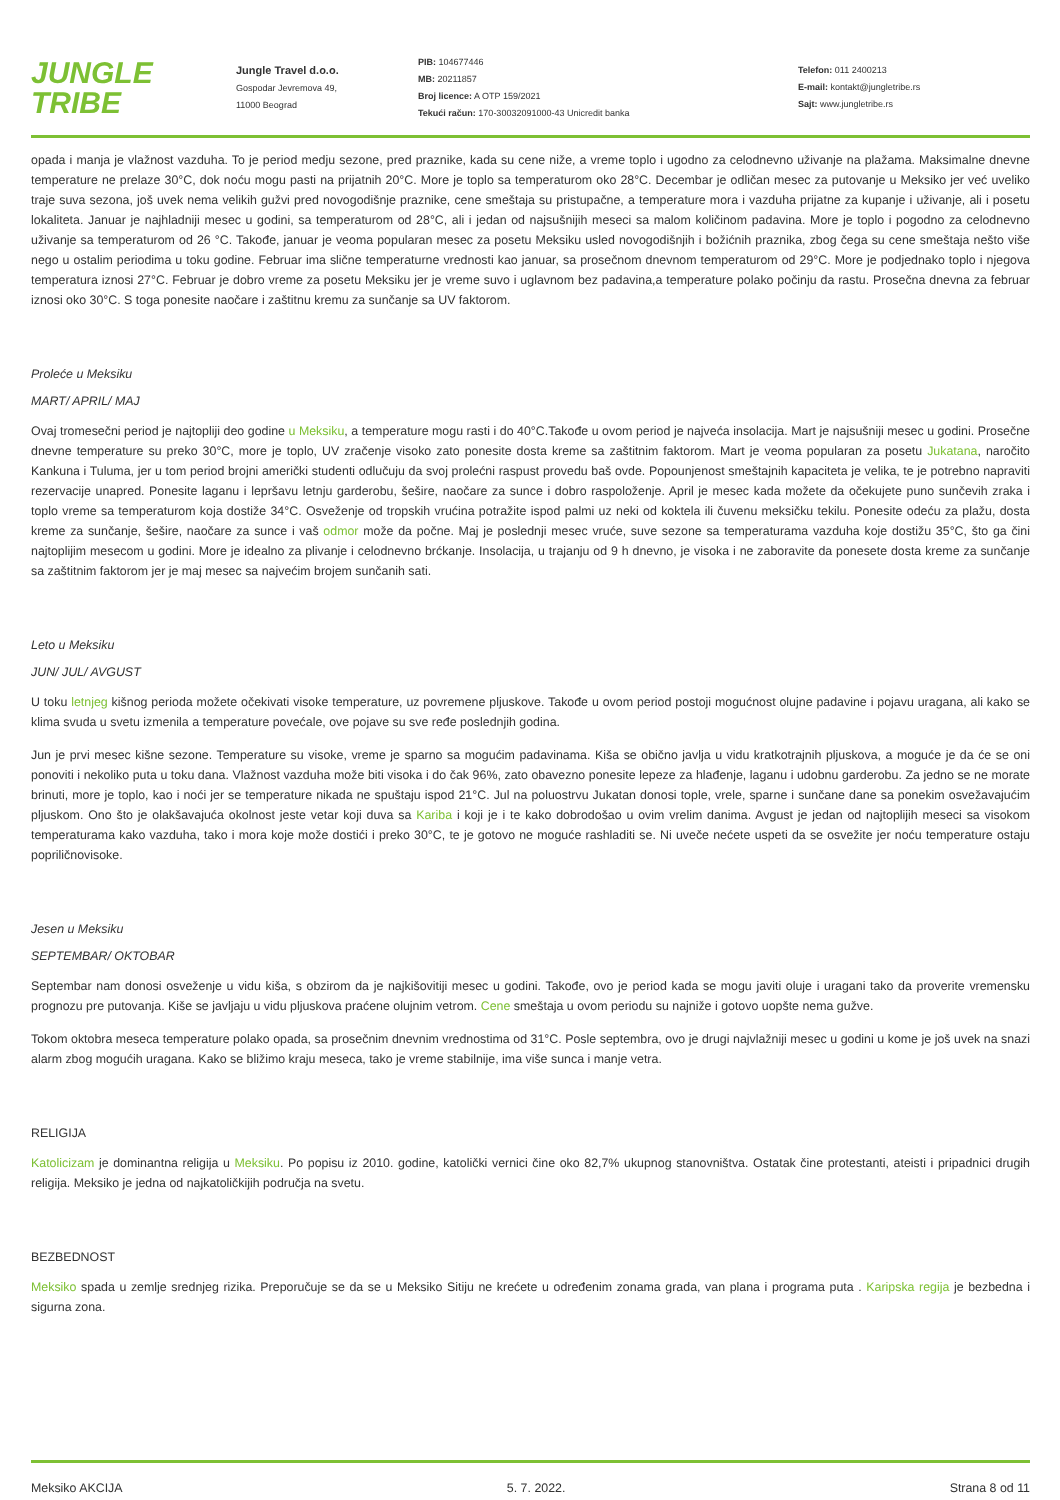JUNGLE TRIBE
Jungle Travel d.o.o.
Gospodar Jevremova 49,
11000 Beograd
PIB: 104677446
MB: 20211857
Broj licence: A OTP 159/2021
Tekući račun: 170-30032091000-43 Unicredit banka
Telefon: 011 2400213
E-mail: kontakt@jungletribe.rs
Sajt: www.jungletribe.rs
opada i manja je vlažnost vazduha. To je period medju sezone, pred praznike, kada su cene niže, a vreme toplo i ugodno za celodnevno uživanje na plažama. Maksimalne dnevne temperature ne prelaze 30°C, dok noću mogu pasti na prijatnih 20°C. More je toplo sa temperaturom oko 28°C. Decembar je odličan mesec za putovanje u Meksiko jer već uveliko traje suva sezona, još uvek nema velikih gužvi pred novogodišnje praznike, cene smeštaja su pristupačne, a temperature mora i vazduha prijatne za kupanje i uživanje, ali i posetu lokaliteta. Januar je najhladniji mesec u godini, sa temperaturom od 28°C, ali i jedan od najsušnijih meseci sa malom količinom padavina. More je toplo i pogodno za celodnevno uživanje sa temperaturom od 26 °C. Takođe, januar je veoma popularan mesec za posetu Meksiku usled novogodišnjih i božićnih praznika, zbog čega su cene smeštaja nešto više nego u ostalim periodima u toku godine. Februar ima slične temperaturne vrednosti kao januar, sa prosečnom dnevnom temperaturom od 29°C. More je podjednako toplo i njegova temperatura iznosi 27°C. Februar je dobro vreme za posetu Meksiku jer je vreme suvo i uglavnom bez padavina,a temperature polako počinju da rastu. Prosečna dnevna za februar iznosi oko 30°C. S toga ponesite naočare i zaštitnu kremu za sunčanje sa UV faktorom.
Proleće u Meksiku
MART/ APRIL/ MAJ
Ovaj tromesečni period je najtopliji deo godine u Meksiku, a temperature mogu rasti i do 40°C.Takođe u ovom period je najveća insolacija. Mart je najsušniji mesec u godini. Prosečne dnevne temperature su preko 30°C, more je toplo, UV zračenje visoko zato ponesite dosta kreme sa zaštitnim faktorom. Mart je veoma popularan za posetu Jukatana, naročito Kankuna i Tuluma, jer u tom period brojni američki studenti odlučuju da svoj prolećni raspust provedu baš ovde. Popounjenost smeštajnih kapaciteta je velika, te je potrebno napraviti rezervacije unapred. Ponesite laganu i lepršavu letnju garderobu, šešire, naočare za sunce i dobro raspoloženje. April je mesec kada možete da očekujete puno sunčevih zraka i toplo vreme sa temperaturom koja dostiže 34°C. Osveženje od tropskih vrućina potražite ispod palmi uz neki od koktela ili čuvenu meksičku tekilu. Ponesite odeću za plažu, dosta kreme za sunčanje, šešire, naočare za sunce i vaš odmor može da počne. Maj je poslednji mesec vruće, suve sezone sa temperaturama vazduha koje dostižu 35°C, što ga čini najtoplijim mesecom u godini. More je idealno za plivanje i celodnevno brćkanje. Insolacija, u trajanju od 9 h dnevno, je visoka i ne zaboravite da ponesete dosta kreme za sunčanje sa zaštitnim faktorom jer je maj mesec sa najvećim brojem sunčanih sati.
Leto u Meksiku
JUN/ JUL/ AVGUST
U toku letnjeg kišnog perioda možete očekivati visoke temperature, uz povremene pljuskove. Takođe u ovom period postoji mogućnost olujne padavine i pojavu uragana, ali kako se klima svuda u svetu izmenila a temperature povećale, ove pojave su sve ređe poslednjih godina.
Jun je prvi mesec kišne sezone. Temperature su visoke, vreme je sparno sa mogućim padavinama. Kiša se obično javlja u vidu kratkotrajnih pljuskova, a moguće je da će se oni ponoviti i nekoliko puta u toku dana. Vlažnost vazduha može biti visoka i do čak 96%, zato obavezno ponesite lepeze za hlađenje, laganu i udobnu garderobu. Za jedno se ne morate brinuti, more je toplo, kao i noći jer se temperature nikada ne spuštaju ispod 21°C. Jul na poluostrvu Jukatan donosi tople, vrele, sparne i sunčane dane sa ponekim osvežavajućim pljuskom. Ono što je olakšavajuća okolnost jeste vetar koji duva sa Kariba i koji je i te kako dobrodošao u ovim vrelim danima. Avgust je jedan od najtoplijih meseci sa visokom temperaturama kako vazduha, tako i mora koje može dostići i preko 30°C, te je gotovo ne moguće rashladiti se. Ni uveče nećete uspeti da se osvežite jer noću temperature ostaju popriličnovisoke.
Jesen u Meksiku
SEPTEMBAR/ OKTOBAR
Septembar nam donosi osveženje u vidu kiša, s obzirom da je najkišovitiji mesec u godini. Takođe, ovo je period kada se mogu javiti oluje i uragani tako da proverite vremensku prognozu pre putovanja. Kiše se javljaju u vidu pljuskova praćene olujnim vetrom. Cene smeštaja u ovom periodu su najniže i gotovo uopšte nema gužve.
Tokom oktobra meseca temperature polako opada, sa prosečnim dnevnim vrednostima od 31°C. Posle septembra, ovo je drugi najvlažniji mesec u godini u kome je još uvek na snazi alarm zbog mogućih uragana. Kako se bližimo kraju meseca, tako je vreme stabilnije, ima više sunca i manje vetra.
RELIGIJA
Katolicizam je dominantna religija u Meksiku. Po popisu iz 2010. godine, katolički vernici čine oko 82,7% ukupnog stanovništva. Ostatak čine protestanti, ateisti i pripadnici drugih religija. Meksiko je jedna od najkatoličkijih područja na svetu.
BEZBEDNOST
Meksiko spada u zemlje srednjeg rizika. Preporučuje se da se u Meksiko Sitiju ne krećete u određenim zonama grada, van plana i programa puta . Karipska regija je bezbedna i sigurna zona.
Meksiko AKCIJA 5. 7. 2022. Strana 8 od 11